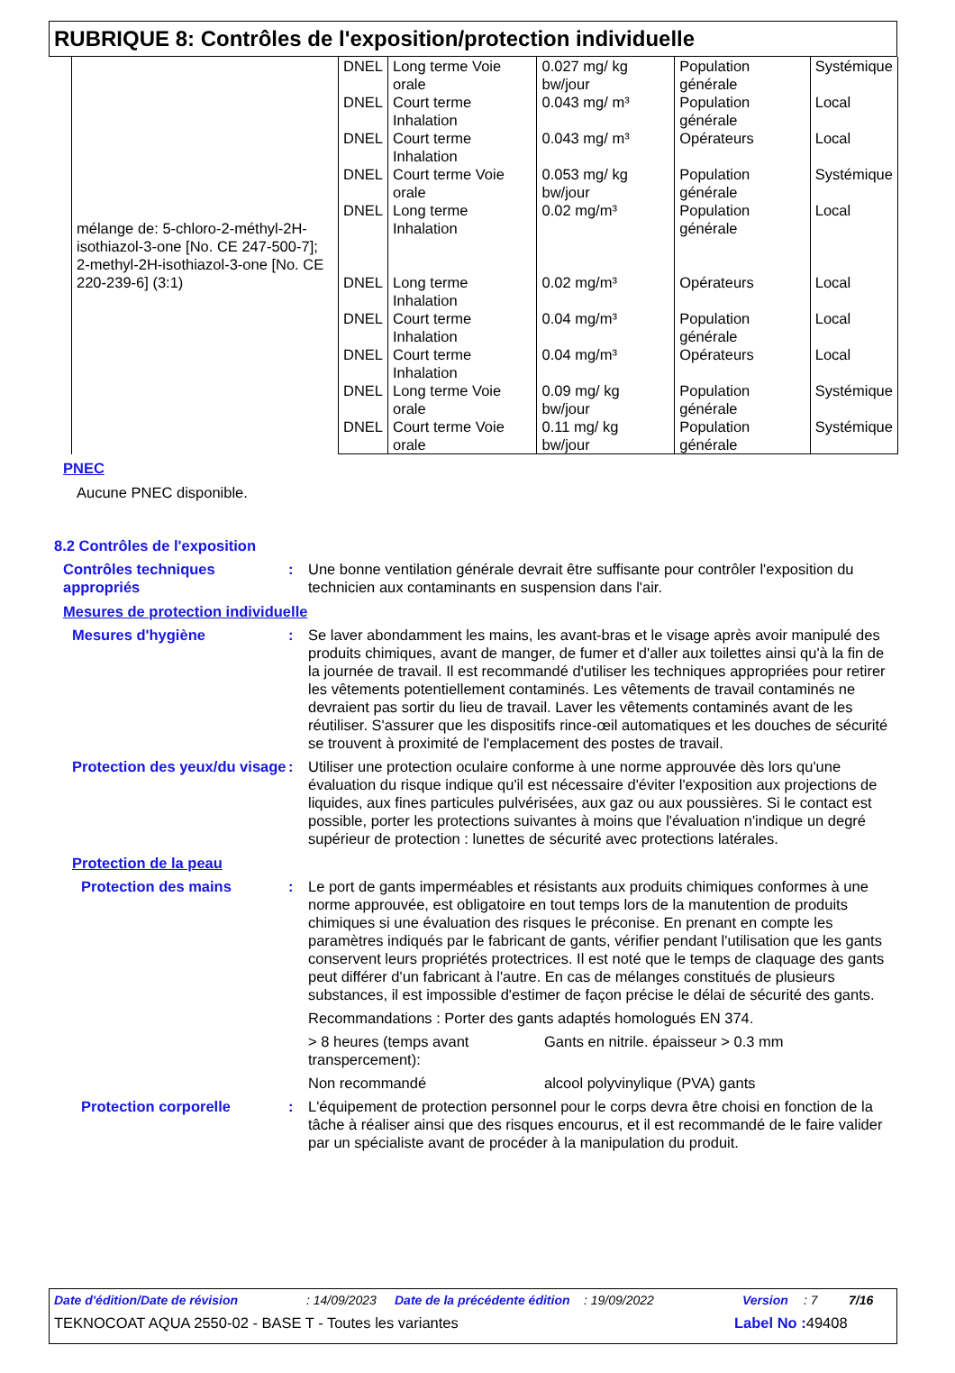RUBRIQUE 8: Contrôles de l'exposition/protection individuelle
| mélange de: 5-chloro-2-méthyl-2H-isothiazol-3-one [No. CE 247-500-7]; 2-methyl-2H-isothiazol-3-one [No. CE 220-239-6] (3:1) | DNEL | Long terme Voie orale | 0.027 mg/ kg bw/jour | Population générale | Systémique |
| | DNEL | Court terme Inhalation | 0.043 mg/ m³ | Population générale | Local |
| | DNEL | Court terme Inhalation | 0.043 mg/ m³ | Opérateurs | Local |
| | DNEL | Court terme Voie orale | 0.053 mg/ kg bw/jour | Population générale | Systémique |
| | DNEL | Long terme Inhalation | 0.02 mg/m³ | Population générale | Local |
| | DNEL | Long terme Inhalation | 0.02 mg/m³ | Opérateurs | Local |
| | DNEL | Court terme Inhalation | 0.04 mg/m³ | Population générale | Local |
| | DNEL | Court terme Inhalation | 0.04 mg/m³ | Opérateurs | Local |
| | DNEL | Long terme Voie orale | 0.09 mg/ kg bw/jour | Population générale | Systémique |
| | DNEL | Court terme Voie orale | 0.11 mg/ kg bw/jour | Population générale | Systémique |
PNEC
Aucune PNEC disponible.
8.2 Contrôles de l'exposition
Contrôles techniques appropriés
: Une bonne ventilation générale devrait être suffisante pour contrôler l'exposition du technicien aux contaminants en suspension dans l'air.
Mesures de protection individuelle
Mesures d'hygiène : Se laver abondamment les mains, les avant-bras et le visage après avoir manipulé des produits chimiques, avant de manger, de fumer et d'aller aux toilettes ainsi qu'à la fin de la journée de travail. Il est recommandé d'utiliser les techniques appropriées pour retirer les vêtements potentiellement contaminés. Les vêtements de travail contaminés ne devraient pas sortir du lieu de travail. Laver les vêtements contaminés avant de les réutiliser. S'assurer que les dispositifs rince-œil automatiques et les douches de sécurité se trouvent à proximité de l'emplacement des postes de travail.
Protection des yeux/du visage
: Utiliser une protection oculaire conforme à une norme approuvée dès lors qu'une évaluation du risque indique qu'il est nécessaire d'éviter l'exposition aux projections de liquides, aux fines particules pulvérisées, aux gaz ou aux poussières. Si le contact est possible, porter les protections suivantes à moins que l'évaluation n'indique un degré supérieur de protection : lunettes de sécurité avec protections latérales.
Protection de la peau
Protection des mains : Le port de gants imperméables et résistants aux produits chimiques conformes à une norme approuvée, est obligatoire en tout temps lors de la manutention de produits chimiques si une évaluation des risques le préconise. En prenant en compte les paramètres indiqués par le fabricant de gants, vérifier pendant l'utilisation que les gants conservent leurs propriétés protectrices. Il est noté que le temps de claquage des gants peut différer d'un fabricant à l'autre. En cas de mélanges constitués de plusieurs substances, il est impossible d'estimer de façon précise le délai de sécurité des gants.
Recommandations : Porter des gants adaptés homologués EN 374.
> 8 heures (temps avant transpercement):
Gants en nitrile. épaisseur > 0.3 mm
Non recommandé alcool polyvinylique (PVA) gants
Protection corporelle : L'équipement de protection personnel pour le corps devra être choisi en fonction de la tâche à réaliser ainsi que des risques encourus, et il est recommandé de le faire valider par un spécialiste avant de procéder à la manipulation du produit.
Date d'édition/Date de révision: 14/09/2023 Date de la précédente édition: 19/09/2022 Version: 7 7/16
TEKNOCOAT AQUA 2550-02 - BASE T - Toutes les variantes Label No : 49408